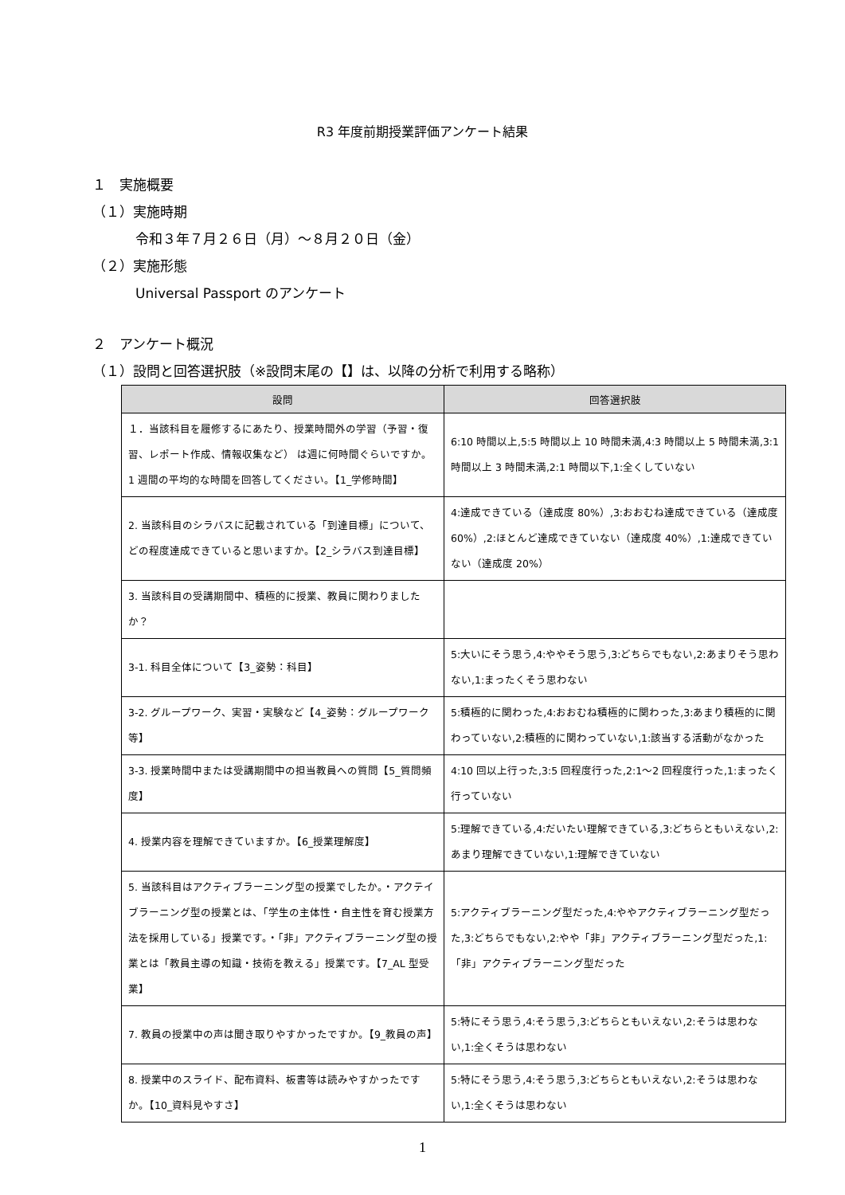R3 年度前期授業評価アンケート結果
１　実施概要
（１）実施時期
令和３年７月２６日（月）～８月２０日（金）
（２）実施形態
Universal Passport のアンケート
２　アンケート概況
（１）設問と回答選択肢（※設問末尾の【】は、以降の分析で利用する略称）
| 設問 | 回答選択肢 |
| --- | --- |
| １．当該科目を履修するにあたり、授業時間外の学習（予習・復習、レポート作成、情報収集など） は週に何時間ぐらいですか。 1 週間の平均的な時間を回答してください。【1_学修時間】 | 6:10 時間以上,5:5 時間以上 10 時間未満,4:3 時間以上 5 時間未満,3:1 時間以上 3 時間未満,2:1 時間以下,1:全くしていない |
| 2. 当該科目のシラバスに記載されている「到達目標」について、どの程度達成できていると思いますか。【2_シラバス到達目標】 | 4:達成できている（達成度 80%）,3:おおむね達成できている（達成度 60%）,2:ほとんど達成できていない（達成度 40%）,1:達成できていない（達成度 20%） |
| 3. 当該科目の受講期間中、積極的に授業、教員に関わりましたか？ | |
| 3-1. 科目全体について【3_姿勢：科目】 | 5:大いにそう思う,4:ややそう思う,3:どちらでもない,2:あまりそう思わない,1:まったくそう思わない |
| 3-2. グループワーク、実習・実験など【4_姿勢：グループワーク等】 | 5:積極的に関わった,4:おおむね積極的に関わった,3:あまり積極的に関わっていない,2:積極的に関わっていない,1:該当する活動がなかった |
| 3-3. 授業時間中または受講期間中の担当教員への質問【5_質問頻度】 | 4:10 回以上行った,3:5 回程度行った,2:1～2 回程度行った,1:まったく行っていない |
| 4. 授業内容を理解できていますか。【6_授業理解度】 | 5:理解できている,4:だいたい理解できている,3:どちらともいえない,2:あまり理解できていない,1:理解できていない |
| 5. 当該科目はアクティブラーニング型の授業でしたか。・アクテイブラーニング型の授業とは、「学生の主体性・自主性を育む授業方法を採用している」授業です。・「非」アクティブラーニング型の授業とは「教員主導の知識・技術を教える」授業です。【7_AL 型受業】 | 5:アクティブラーニング型だった,4:ややアクティブラーニング型だった,3:どちらでもない,2:やや「非」アクティブラーニング型だった,1:「非」アクティブラーニング型だった |
| 7. 教員の授業中の声は聞き取りやすかったですか。【9_教員の声】 | 5:特にそう思う,4:そう思う,3:どちらともいえない,2:そうは思わない,1:全くそうは思わない |
| 8. 授業中のスライド、配布資料、板書等は読みやすかったですか。【10_資料見やすさ】 | 5:特にそう思う,4:そう思う,3:どちらともいえない,2:そうは思わない,1:全くそうは思わない |
1